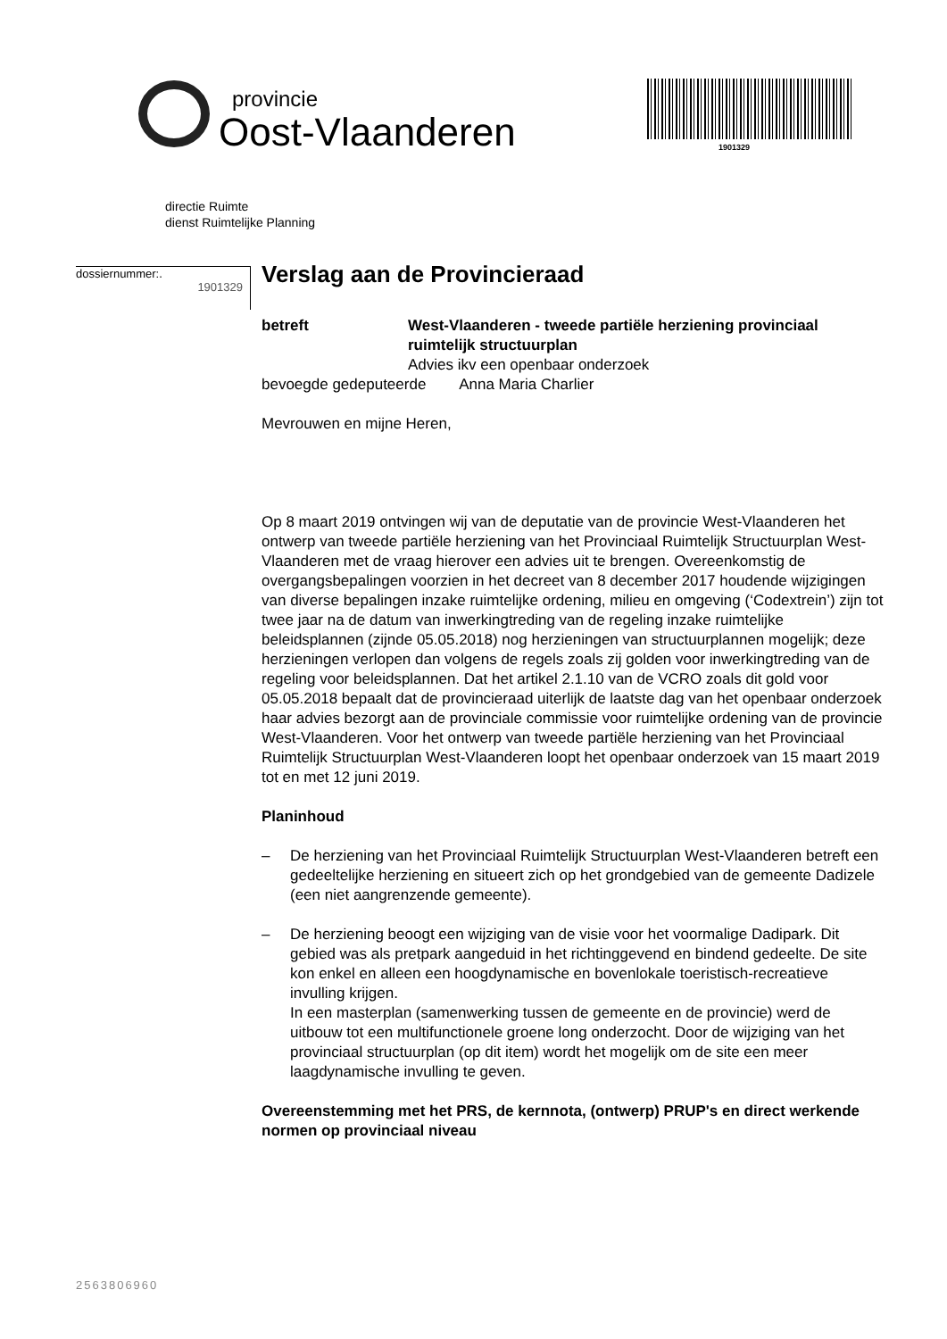provincie
Oost-Vlaanderen
1901329
directie Ruimte
dienst Ruimtelijke Planning
dossiernummer:.
1901329
Verslag aan de Provincieraad
betreft West-Vlaanderen - tweede partiële herziening provinciaal ruimtelijk structuurplan
Advies ikv een openbaar onderzoek
bevoegde gedeputeerde Anna Maria Charlier
Mevrouwen en mijne Heren,
Op 8 maart 2019 ontvingen wij van de deputatie van de provincie West-Vlaanderen het ontwerp van tweede partiële herziening van het Provinciaal Ruimtelijk Structuurplan West-Vlaanderen met de vraag hierover een advies uit te brengen. Overeenkomstig de overgangsbepalingen voorzien in het decreet van 8 december 2017 houdende wijzigingen van diverse bepalingen inzake ruimtelijke ordening, milieu en omgeving (‘Codextrein’) zijn tot twee jaar na de datum van inwerkingtreding van de regeling inzake ruimtelijke beleidsplannen (zijnde 05.05.2018) nog herzieningen van structuurplannen mogelijk; deze herzieningen verlopen dan volgens de regels zoals zij golden voor inwerkingtreding van de regeling voor beleidsplannen. Dat het artikel 2.1.10 van de VCRO zoals dit gold voor 05.05.2018 bepaalt dat de provincieraad uiterlijk de laatste dag van het openbaar onderzoek haar advies bezorgt aan de provinciale commissie voor ruimtelijke ordening van de provincie West-Vlaanderen. Voor het ontwerp van tweede partiële herziening van het Provinciaal Ruimtelijk Structuurplan West-Vlaanderen loopt het openbaar onderzoek van 15 maart 2019 tot en met 12 juni 2019.
Planinhoud
– De herziening van het Provinciaal Ruimtelijk Structuurplan West-Vlaanderen betreft een gedeeltelijke herziening en situeert zich op het grondgebied van de gemeente Dadizele (een niet aangrenzende gemeente).
– De herziening beoogt een wijziging van de visie voor het voormalige Dadipark. Dit gebied was als pretpark aangeduid in het richtinggevend en bindend gedeelte. De site kon enkel en alleen een hoogdynamische en bovenlokale toeristisch-recreatieve invulling krijgen.
In een masterplan (samenwerking tussen de gemeente en de provincie) werd de uitbouw tot een multifunctionele groene long onderzocht. Door de wijziging van het provinciaal structuurplan (op dit item) wordt het mogelijk om de site een meer laagdynamische invulling te geven.
Overeenstemming met het PRS, de kernnota, (ontwerp) PRUP's en direct werkende normen op provinciaal niveau
2563806960